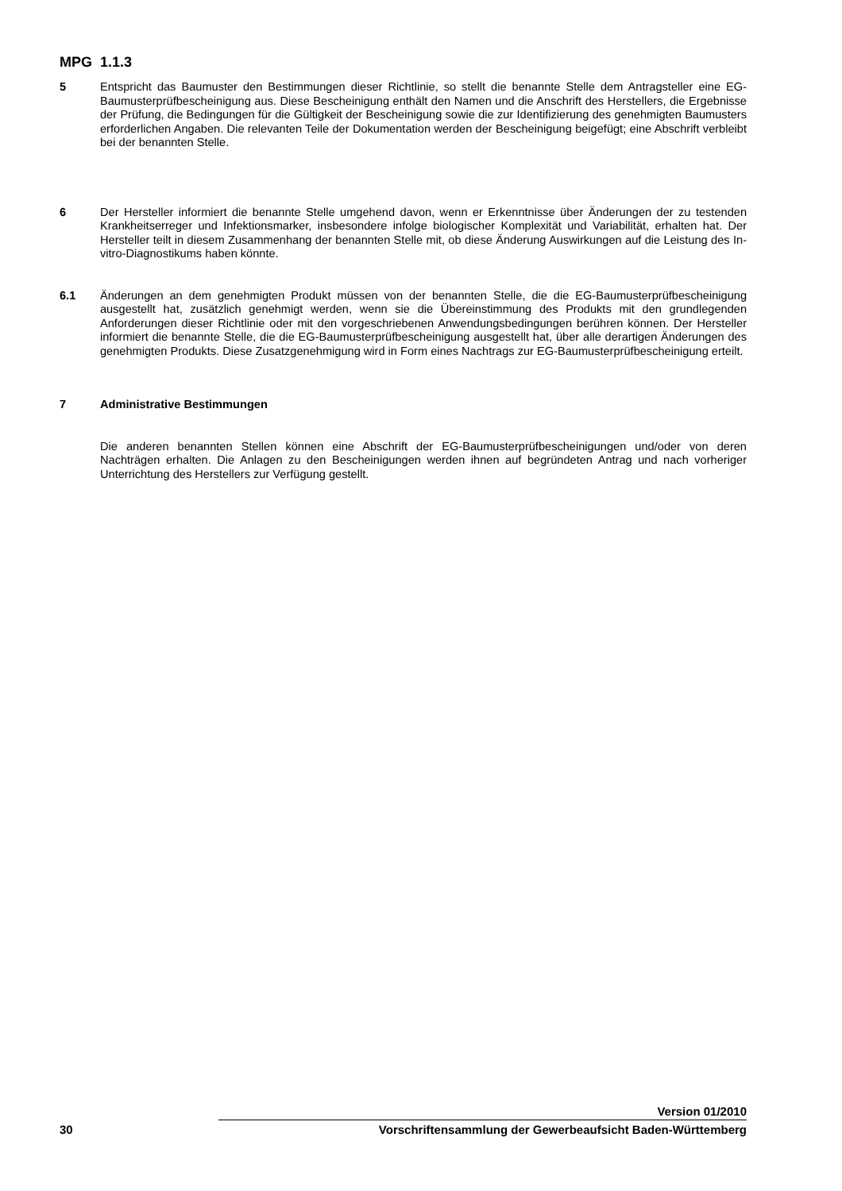MPG 1.1.3
5 Entspricht das Baumuster den Bestimmungen dieser Richtlinie, so stellt die benannte Stelle dem Antragsteller eine EG-Baumusterprüfbescheinigung aus. Diese Bescheinigung enthält den Namen und die Anschrift des Herstellers, die Ergebnisse der Prüfung, die Bedingungen für die Gültigkeit der Bescheinigung sowie die zur Identifizierung des genehmigten Baumusters erforderlichen Angaben. Die relevanten Teile der Dokumentation werden der Bescheinigung beigefügt; eine Abschrift verbleibt bei der benannten Stelle.
6 Der Hersteller informiert die benannte Stelle umgehend davon, wenn er Erkenntnisse über Änderungen der zu testenden Krankheitserreger und Infektionsmarker, insbesondere infolge biologischer Komplexität und Variabilität, erhalten hat. Der Hersteller teilt in diesem Zusammenhang der benannten Stelle mit, ob diese Änderung Auswirkungen auf die Leistung des In-vitro-Diagnostikums haben könnte.
6.1 Änderungen an dem genehmigten Produkt müssen von der benannten Stelle, die die EG-Baumusterprüfbescheinigung ausgestellt hat, zusätzlich genehmigt werden, wenn sie die Übereinstimmung des Produkts mit den grundlegenden Anforderungen dieser Richtlinie oder mit den vorgeschriebenen Anwendungsbedingungen berühren können. Der Hersteller informiert die benannte Stelle, die die EG-Baumusterprüfbescheinigung ausgestellt hat, über alle derartigen Änderungen des genehmigten Produkts. Diese Zusatzgenehmigung wird in Form eines Nachtrags zur EG-Baumusterprüfbescheinigung erteilt.
7 Administrative Bestimmungen
Die anderen benannten Stellen können eine Abschrift der EG-Baumusterprüfbescheinigungen und/oder von deren Nachträgen erhalten. Die Anlagen zu den Bescheinigungen werden ihnen auf begründeten Antrag und nach vorheriger Unterrichtung des Herstellers zur Verfügung gestellt.
30
Version 01/2010
Vorschriftensammlung der Gewerbeaufsicht Baden-Württemberg